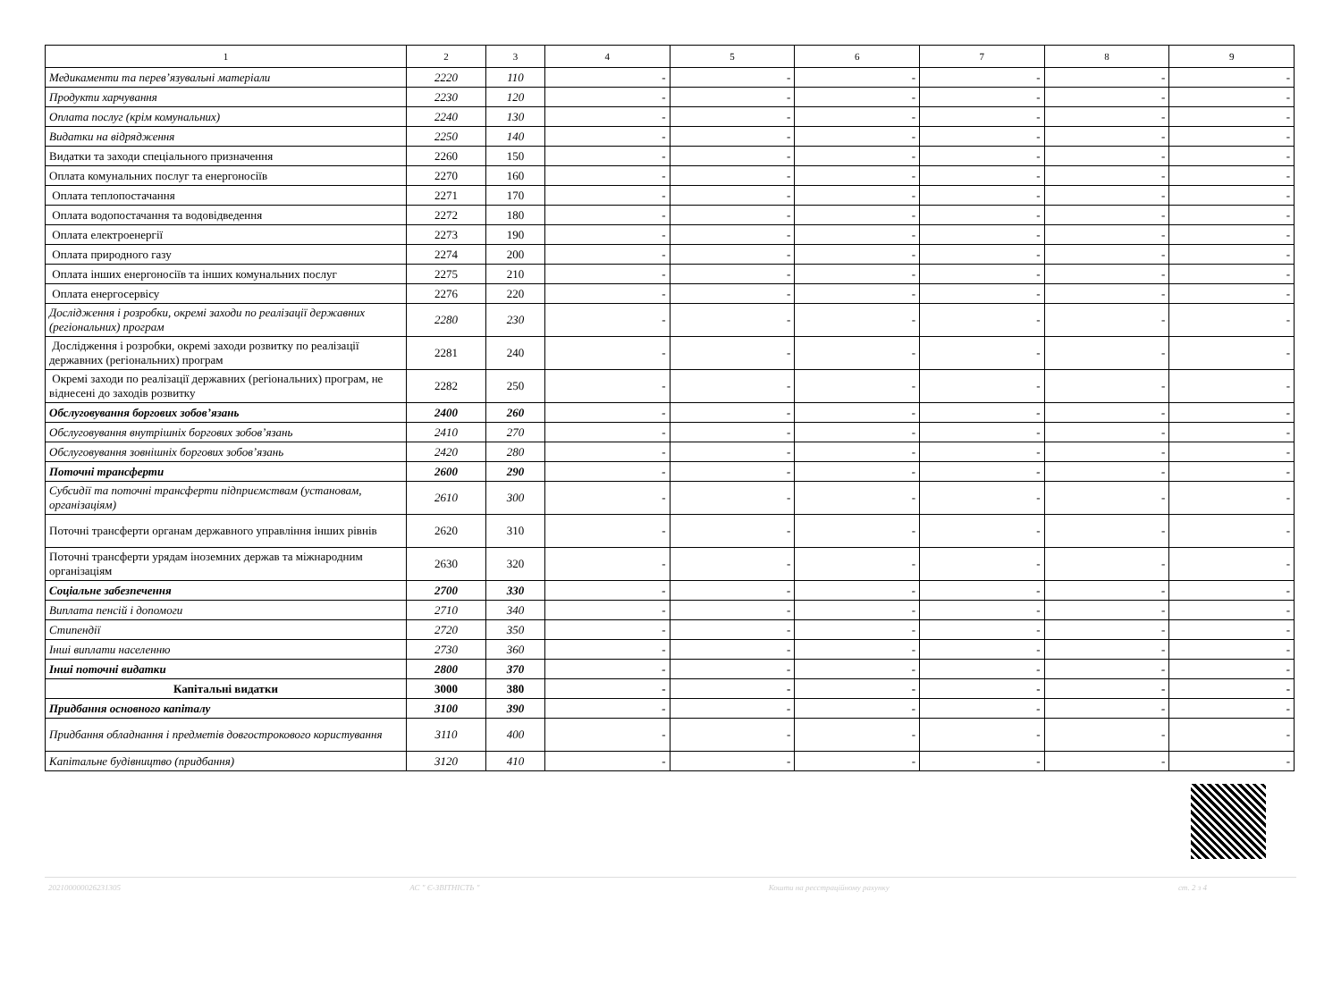| 1 | 2 | 3 | 4 | 5 | 6 | 7 | 8 | 9 |
| --- | --- | --- | --- | --- | --- | --- | --- | --- |
| Медикаменти та перев’язувальні матеріали | 2220 | 110 | - | - | - | - | - | - |
| Продукти харчування | 2230 | 120 | - | - | - | - | - | - |
| Оплата послуг (крім комунальних) | 2240 | 130 | - | - | - | - | - | - |
| Видатки на відрядження | 2250 | 140 | - | - | - | - | - | - |
| Видатки та заходи спеціального призначення | 2260 | 150 | - | - | - | - | - | - |
| Оплата комунальних послуг та енергоносіїв | 2270 | 160 | - | - | - | - | - | - |
| Оплата теплопостачання | 2271 | 170 | - | - | - | - | - | - |
| Оплата водопостачання та водовідведення | 2272 | 180 | - | - | - | - | - | - |
| Оплата електроенергії | 2273 | 190 | - | - | - | - | - | - |
| Оплата природного газу | 2274 | 200 | - | - | - | - | - | - |
| Оплата інших енергоносіїв та інших комунальних послуг | 2275 | 210 | - | - | - | - | - | - |
| Оплата енергосервісу | 2276 | 220 | - | - | - | - | - | - |
| Дослідження і розробки, окремі заходи по реалізації державних (регіональних) програм | 2280 | 230 | - | - | - | - | - | - |
| Дослідження і розробки, окремі заходи розвитку по реалізації державних (регіональних) програм | 2281 | 240 | - | - | - | - | - | - |
| Окремі заходи по реалізації державних (регіональних) програм, не віднесені до заходів розвитку | 2282 | 250 | - | - | - | - | - | - |
| Обслуговування боргових зобов’язань | 2400 | 260 | - | - | - | - | - | - |
| Обслуговування внутрішніх боргових зобов’язань | 2410 | 270 | - | - | - | - | - | - |
| Обслуговування зовнішніх боргових зобов’язань | 2420 | 280 | - | - | - | - | - | - |
| Поточні трансферти | 2600 | 290 | - | - | - | - | - | - |
| Субсидії та поточні трансферти підприємствам (установам, організаціям) | 2610 | 300 | - | - | - | - | - | - |
| Поточні трансферти органам державного управління інших рівнів | 2620 | 310 | - | - | - | - | - | - |
| Поточні трансферти урядам іноземних держав та міжнародним організаціям | 2630 | 320 | - | - | - | - | - | - |
| Соціальне забезпечення | 2700 | 330 | - | - | - | - | - | - |
| Виплата пенсій і допомоги | 2710 | 340 | - | - | - | - | - | - |
| Стипендії | 2720 | 350 | - | - | - | - | - | - |
| Інші виплати населенню | 2730 | 360 | - | - | - | - | - | - |
| Інші поточні видатки | 2800 | 370 | - | - | - | - | - | - |
| Капітальні видатки | 3000 | 380 | - | - | - | - | - | - |
| Придбання основного капіталу | 3100 | 390 | - | - | - | - | - | - |
| Придбання обладнання і предметів довгострокового користування | 3110 | 400 | - | - | - | - | - | - |
| Капітальне будівництво (придбання) | 3120 | 410 | - | - | - | - | - | - |
20210000002623130​5 АС " Є-ЗВІТНІСТЬ " Кошти на реєстраційному рахунку ст. 2 з 4